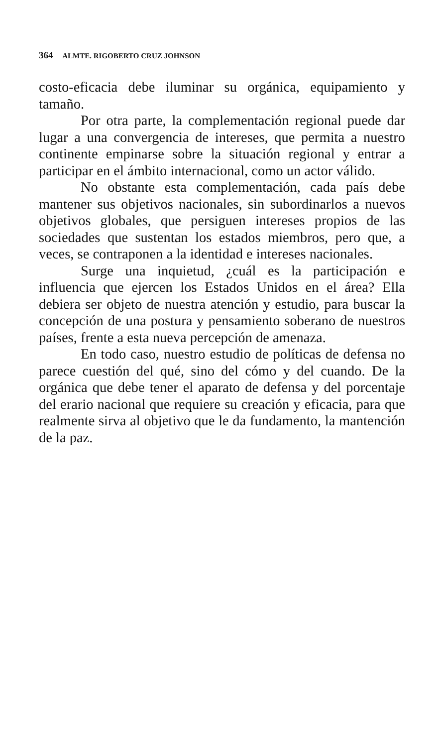364 ALMTE. RIGOBERTO CRUZ JOHNSON
costo-eficacia debe iluminar su orgánica, equipamiento y tamaño.
Por otra parte, la complementación regional puede dar lugar a una convergencia de intereses, que permita a nuestro continente empinarse sobre la situación regional y entrar a participar en el ámbito internacional, como un actor válido.
No obstante esta complementación, cada país debe mantener sus objetivos nacionales, sin subordinarlos a nuevos objetivos globales, que persiguen intereses propios de las sociedades que sustentan los estados miembros, pero que, a veces, se contraponen a la identidad e intereses nacionales.
Surge una inquietud, ¿cuál es la participación e influencia que ejercen los Estados Unidos en el área? Ella debiera ser objeto de nuestra atención y estudio, para buscar la concepción de una postura y pensamiento soberano de nuestros países, frente a esta nueva percepción de amenaza.
En todo caso, nuestro estudio de políticas de defensa no parece cuestión del qué, sino del cómo y del cuando. De la orgánica que debe tener el aparato de defensa y del porcentaje del erario nacional que requiere su creación y eficacia, para que realmente sirva al objetivo que le da fundamento, la mantención de la paz.